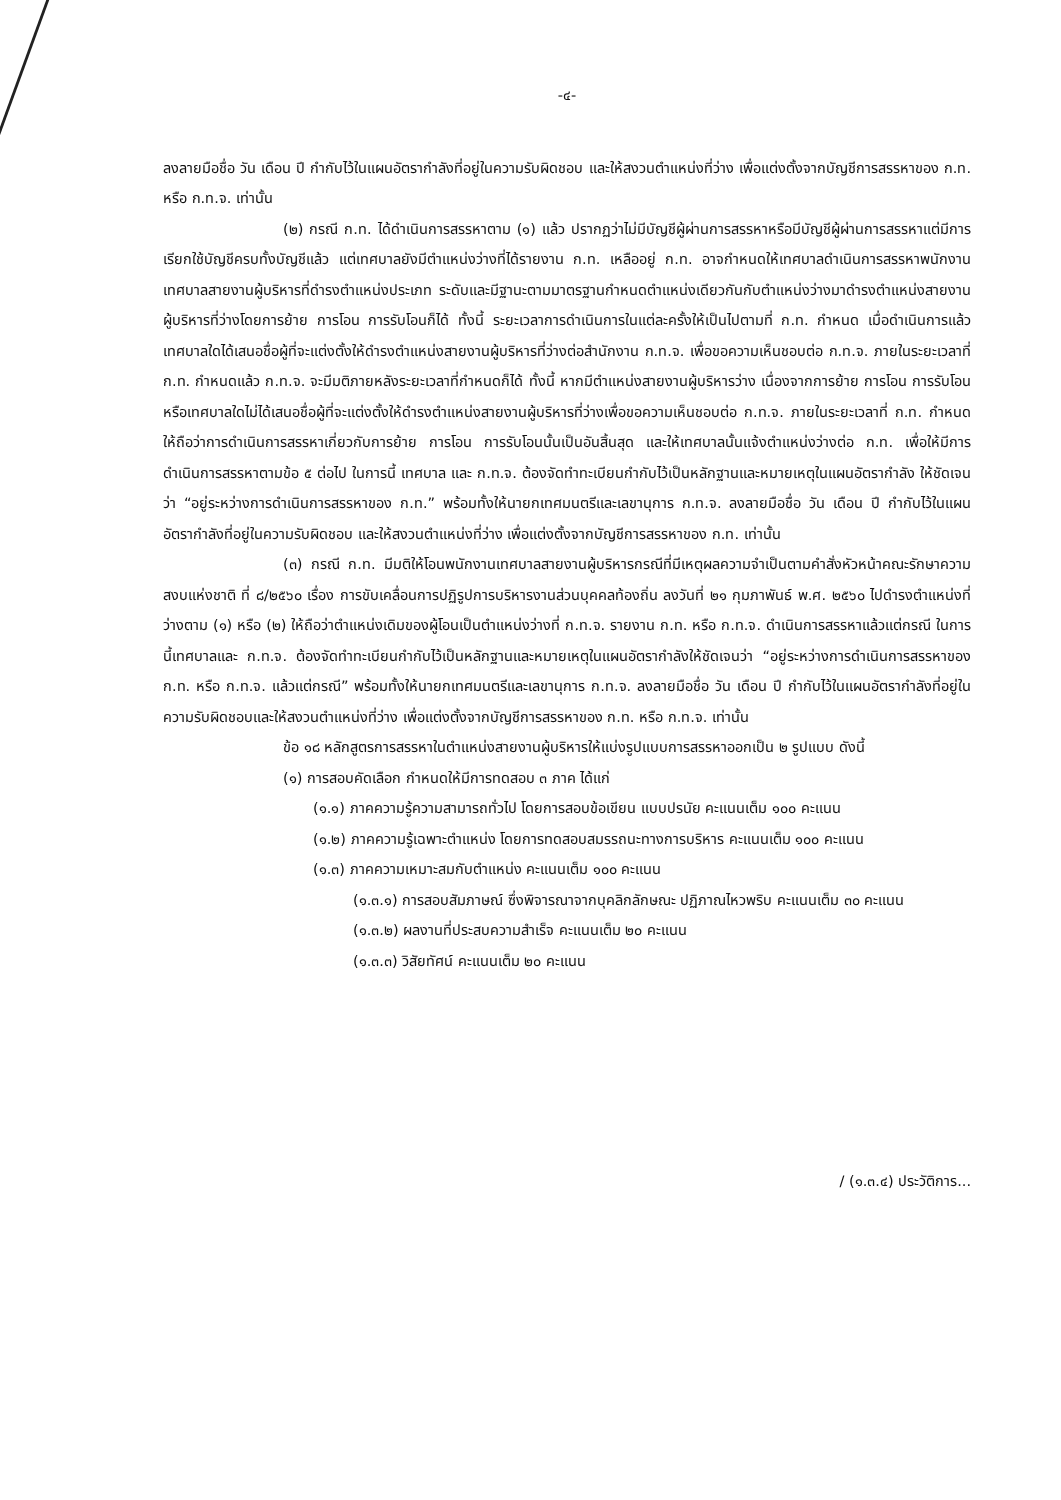-๔-
ลงลายมือชื่อ วัน เดือน ปี กำกับไว้ในแผนอัตรากำลังที่อยู่ในความรับผิดชอบ และให้สงวนตำแหน่งที่ว่าง เพื่อแต่งตั้งจากบัญชีการสรรหาของ ก.ท. หรือ ก.ท.จ. เท่านั้น
(๒) กรณี ก.ท. ได้ดำเนินการสรรหาตาม (๑) แล้ว ปรากฏว่าไม่มีบัญชีผู้ผ่านการสรรหาหรือมีบัญชีผู้ผ่านการสรรหาแต่มีการเรียกใช้บัญชีครบทั้งบัญชีแล้ว แต่เทศบาลยังมีตำแหน่งว่างที่ได้รายงาน ก.ท. เหลืออยู่ ก.ท. อาจกำหนดให้เทศบาลดำเนินการสรรหาพนักงานเทศบาลสายงานผู้บริหารที่ดำรงตำแหน่งประเภท ระดับและมีฐานะตามมาตรฐานกำหนดตำแหน่งเดียวกันกับตำแหน่งว่างมาดำรงตำแหน่งสายงานผู้บริหารที่ว่างโดยการย้าย การโอน การรับโอนก็ได้ ทั้งนี้ ระยะเวลาการดำเนินการในแต่ละครั้งให้เป็นไปตามที่ ก.ท. กำหนด เมื่อดำเนินการแล้วเทศบาลใดได้เสนอชื่อผู้ที่จะแต่งตั้งให้ดำรงตำแหน่งสายงานผู้บริหารที่ว่างต่อสำนักงาน ก.ท.จ. เพื่อขอความเห็นชอบต่อ ก.ท.จ. ภายในระยะเวลาที่ ก.ท. กำหนดแล้ว ก.ท.จ. จะมีมติภายหลังระยะเวลาที่กำหนดก็ได้ ทั้งนี้ หากมีตำแหน่งสายงานผู้บริหารว่าง เนื่องจากการย้าย การโอน การรับโอน หรือเทศบาลใดไม่ได้เสนอชื่อผู้ที่จะแต่งตั้งให้ดำรงตำแหน่งสายงานผู้บริหารที่ว่างเพื่อขอความเห็นชอบต่อ ก.ท.จ. ภายในระยะเวลาที่ ก.ท. กำหนด ให้ถือว่าการดำเนินการสรรหาเกี่ยวกับการย้าย การโอน การรับโอนนั้นเป็นอันสิ้นสุด และให้เทศบาลนั้นแจ้งตำแหน่งว่างต่อ ก.ท. เพื่อให้มีการดำเนินการสรรหาตามข้อ ๕ ต่อไป ในการนี้ เทศบาล และ ก.ท.จ. ต้องจัดทำทะเบียนกำกับไว้เป็นหลักฐานและหมายเหตุในแผนอัตรากำลัง ให้ชัดเจนว่า “อยู่ระหว่างการดำเนินการสรรหาของ ก.ท.” พร้อมทั้งให้นายกเทศมนตรีและเลขานุการ ก.ท.จ. ลงลายมือชื่อ วัน เดือน ปี กำกับไว้ในแผนอัตรากำลังที่อยู่ในความรับผิดชอบ และให้สงวนตำแหน่งที่ว่าง เพื่อแต่งตั้งจากบัญชีการสรรหาของ ก.ท. เท่านั้น
(๓) กรณี ก.ท. มีมติให้โอนพนักงานเทศบาลสายงานผู้บริหารกรณีที่มีเหตุผลความจำเป็นตามคำสั่งหัวหน้าคณะรักษาความสงบแห่งชาติ ที่ ๘/๒๕๖๐ เรื่อง การขับเคลื่อนการปฏิรูปการบริหารงานส่วนบุคคลท้องถิ่น ลงวันที่ ๒๑ กุมภาพันธ์ พ.ศ. ๒๕๖๐ ไปดำรงตำแหน่งที่ว่างตาม (๑) หรือ (๒) ให้ถือว่าตำแหน่งเดิมของผู้โอนเป็นตำแหน่งว่างที่ ก.ท.จ. รายงาน ก.ท. หรือ ก.ท.จ. ดำเนินการสรรหาแล้วแต่กรณี ในการนี้เทศบาลและ ก.ท.จ. ต้องจัดทำทะเบียนกำกับไว้เป็นหลักฐานและหมายเหตุในแผนอัตรากำลังให้ชัดเจนว่า “อยู่ระหว่างการดำเนินการสรรหาของ ก.ท. หรือ ก.ท.จ. แล้วแต่กรณี” พร้อมทั้งให้นายกเทศมนตรีและเลขานุการ ก.ท.จ. ลงลายมือชื่อ วัน เดือน ปี กำกับไว้ในแผนอัตรากำลังที่อยู่ในความรับผิดชอบและให้สงวนตำแหน่งที่ว่าง เพื่อแต่งตั้งจากบัญชีการสรรหาของ ก.ท. หรือ ก.ท.จ. เท่านั้น
ข้อ ๑๘ หลักสูตรการสรรหาในตำแหน่งสายงานผู้บริหารให้แบ่งรูปแบบการสรรหาออกเป็น ๒ รูปแบบ ดังนี้
(๑) การสอบคัดเลือก กำหนดให้มีการทดสอบ ๓ ภาค ได้แก่
(๑.๑) ภาคความรู้ความสามารถทั่วไป โดยการสอบข้อเขียน แบบปรนัย คะแนนเต็ม ๑๐๐ คะแนน
(๑.๒) ภาคความรู้เฉพาะตำแหน่ง โดยการทดสอบสมรรถนะทางการบริหาร คะแนนเต็ม ๑๐๐ คะแนน
(๑.๓) ภาคความเหมาะสมกับตำแหน่ง คะแนนเต็ม ๑๐๐ คะแนน
(๑.๓.๑) การสอบสัมภาษณ์ ซึ่งพิจารณาจากบุคลิกลักษณะ ปฏิภาณไหวพริบ คะแนนเต็ม ๓๐ คะแนน
(๑.๓.๒) ผลงานที่ประสบความสำเร็จ คะแนนเต็ม ๒๐ คะแนน
(๑.๓.๓) วิสัยทัศน์ คะแนนเต็ม ๒๐ คะแนน
/ (๑.๓.๔) ประวัติการ...